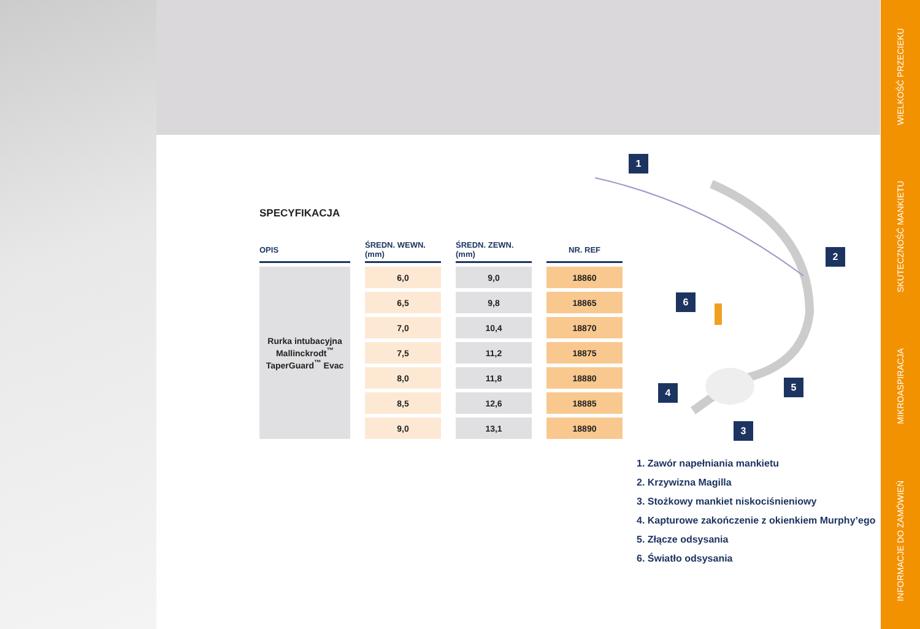SPECYFIKACJA
| OPIS | ŚREDN. WEWN. (mm) | ŚREDN. ZEWN. (mm) | NR. REF |
| --- | --- | --- | --- |
| Rurka intubacyjna Mallinckrodt<sup>™</sup> TaperGuard<sup>™</sup> Evac | 6,0 | 9,0 | 18860 |
| | 6,5 | 9,8 | 18865 |
| | 7,0 | 10,4 | 18870 |
| | 7,5 | 11,2 | 18875 |
| | 8,0 | 11,8 | 18880 |
| | 8,5 | 12,6 | 18885 |
| | 9,0 | 13,1 | 18890 |
1
2
3
4 5
6
1. Zawór napełniania mankietu
2. Krzywizna Magilla
3. Stożkowy mankiet niskociśnieniowy
4. Kapturowe zakończenie z okienkiem Murphy’ego
5. Złącze odsysania
6. Światło odsysania
WIELKOŚĆ PRZECIEKU
SKUTECZNOŚĆ MANKIETU
MIKROASPIRACJA
INFORMACJE DO ZAMÓWIEŃ